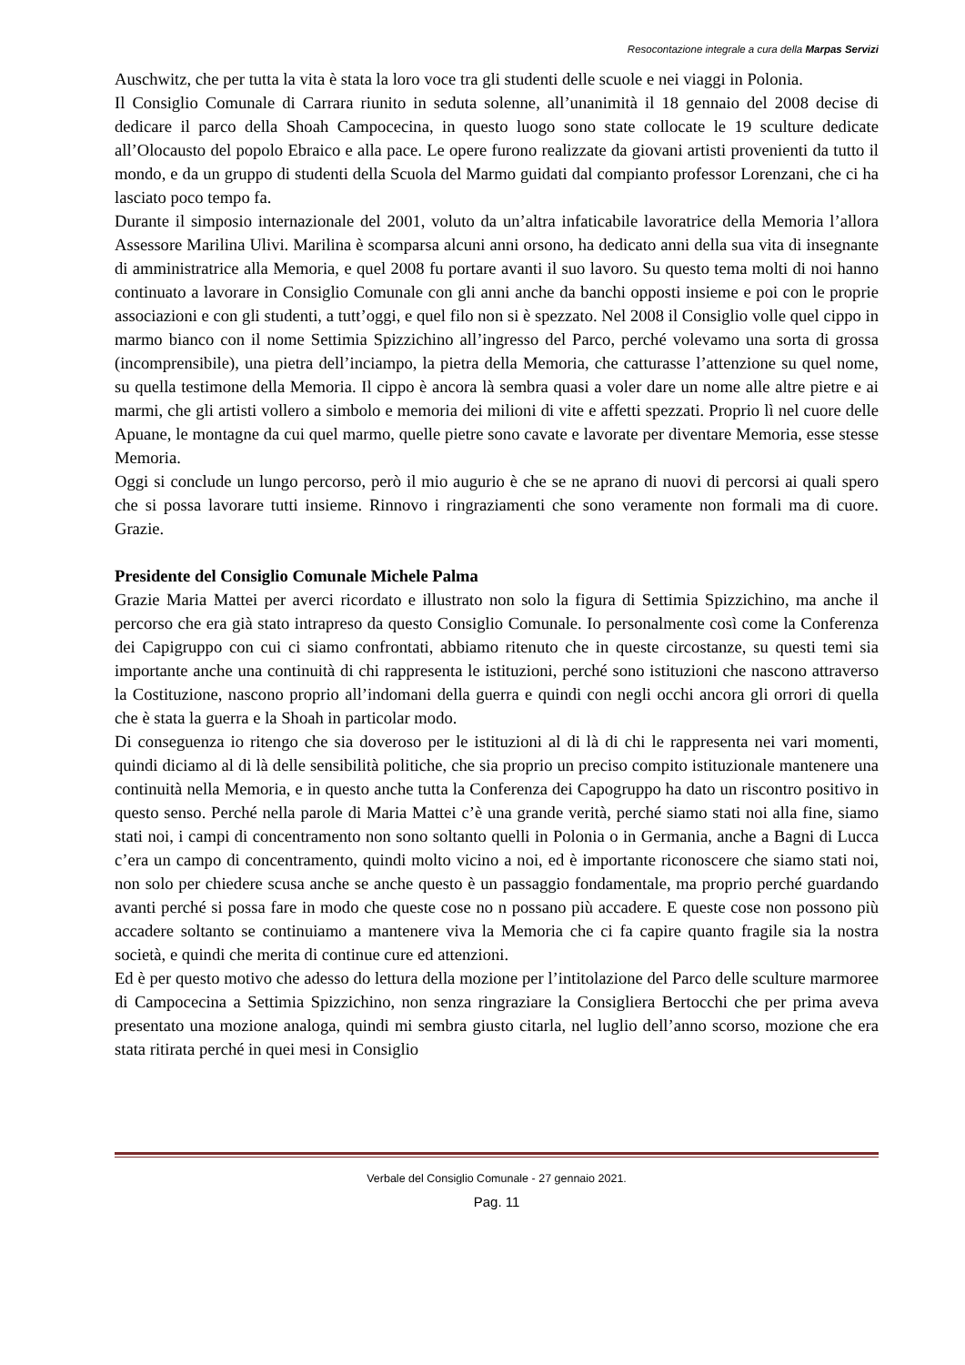Resocontazione integrale a cura della Marpas Servizi
Auschwitz, che per tutta la vita è stata la loro voce tra gli studenti delle scuole e nei viaggi in Polonia.
Il Consiglio Comunale di Carrara riunito in seduta solenne, all’unanimità il 18 gennaio del 2008 decise di dedicare il parco della Shoah Campocecina, in questo luogo sono state collocate le 19 sculture dedicate all’Olocausto del popolo Ebraico e alla pace. Le opere furono realizzate da giovani artisti provenienti da tutto il mondo, e da un gruppo di studenti della Scuola del Marmo guidati dal compianto professor Lorenzani, che ci ha lasciato poco tempo fa.
Durante il simposio internazionale del 2001, voluto da un’altra infaticabile lavoratrice della Memoria l’allora Assessore Marilina Ulivi. Marilina è scomparsa alcuni anni orsono, ha dedicato anni della sua vita di insegnante di amministratrice alla Memoria, e quel 2008 fu portare avanti il suo lavoro. Su questo tema molti di noi hanno continuato a lavorare in Consiglio Comunale con gli anni anche da banchi opposti insieme e poi con le proprie associazioni e con gli studenti, a tutt’oggi, e quel filo non si è spezzato. Nel 2008 il Consiglio volle quel cippo in marmo bianco con il nome Settimia Spizzichino all’ingresso del Parco, perché volevamo una sorta di grossa (incomprensibile), una pietra dell’inciampo, la pietra della Memoria, che catturasse l’attenzione su quel nome, su quella testimone della Memoria. Il cippo è ancora là sembra quasi a voler dare un nome alle altre pietre e ai marmi, che gli artisti vollero a simbolo e memoria dei milioni di vite e affetti spezzati. Proprio lì nel cuore delle Apuane, le montagne da cui quel marmo, quelle pietre sono cavate e lavorate per diventare Memoria, esse stesse Memoria.
Oggi si conclude un lungo percorso, però il mio augurio è che se ne aprano di nuovi di percorsi ai quali spero che si possa lavorare tutti insieme. Rinnovo i ringraziamenti che sono veramente non formali ma di cuore. Grazie.
Presidente del Consiglio Comunale Michele Palma
Grazie Maria Mattei per averci ricordato e illustrato non solo la figura di Settimia Spizzichino, ma anche il percorso che era già stato intrapreso da questo Consiglio Comunale. Io personalmente così come la Conferenza dei Capigruppo con cui ci siamo confrontati, abbiamo ritenuto che in queste circostanze, su questi temi sia importante anche una continuità di chi rappresenta le istituzioni, perché sono istituzioni che nascono attraverso la Costituzione, nascono proprio all’indomani della guerra e quindi con negli occhi ancora gli orrori di quella che è stata la guerra e la Shoah in particolar modo.
Di conseguenza io ritengo che sia doveroso per le istituzioni al di là di chi le rappresenta nei vari momenti, quindi diciamo al di là delle sensibilità politiche, che sia proprio un preciso compito istituzionale mantenere una continuità nella Memoria, e in questo anche tutta la Conferenza dei Capogruppo ha dato un riscontro positivo in questo senso. Perché nella parole di Maria Mattei c’è una grande verità, perché siamo stati noi alla fine, siamo stati noi, i campi di concentramento non sono soltanto quelli in Polonia o in Germania, anche a Bagni di Lucca c’era un campo di concentramento, quindi molto vicino a noi, ed è importante riconoscere che siamo stati noi, non solo per chiedere scusa anche se anche questo è un passaggio fondamentale, ma proprio perché guardando avanti perché si possa fare in modo che queste cose no n possano più accadere. E queste cose non possono più accadere soltanto se continuiamo a mantenere viva la Memoria che ci fa capire quanto fragile sia la nostra società, e quindi che merita di continue cure ed attenzioni.
Ed è per questo motivo che adesso do lettura della mozione per l’intitolazione del Parco delle sculture marmoree di Campocecina a Settimia Spizzichino, non senza ringraziare la Consigliera Bertocchi che per prima aveva presentato una mozione analoga, quindi mi sembra giusto citarla, nel luglio dell’anno scorso, mozione che era stata ritirata perché in quei mesi in Consiglio
Verbale del Consiglio Comunale - 27 gennaio 2021.
Pag. 11